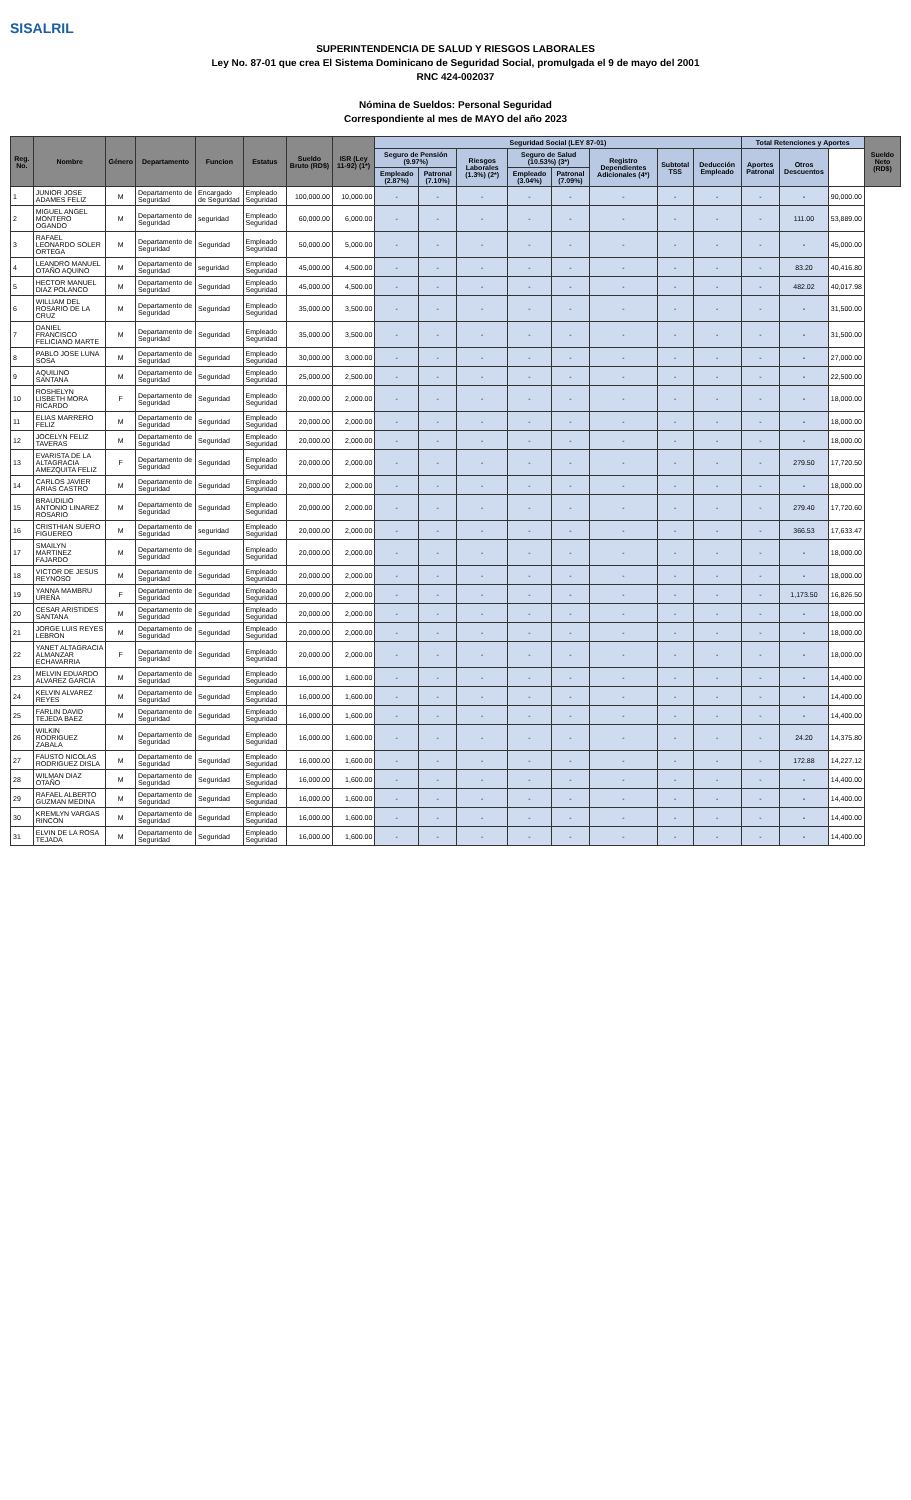SISALRIL
SUPERINTENDENCIA DE SALUD Y RIESGOS LABORALES
Ley No. 87-01 que crea El Sistema Dominicano de Seguridad Social, promulgada el 9 de mayo del 2001
RNC 424-002037
Nómina de Sueldos: Personal Seguridad
Correspondiente al mes de MAYO del año 2023
| Reg. No. | Nombre | Género | Departamento | Funcion | Estatus | Sueldo Bruto (RD$) | ISR (Ley 11-92) (1*) | Seguridad Social (LEY 87-01) | | | | | | | | Total Retenciones y Aportes | | | Sueldo Neto (RD$) |
| --- | --- | --- | --- | --- | --- | --- | --- | --- | --- | --- | --- | --- | --- | --- | --- | --- | --- | --- | --- |
| | | | | | | | | Seguro de Pensión (9.97%) | | Riesgos Laborales (1.3%) (2*) | Seguro de Salud (10.53%) (3*) | | Registro Dependientes Adicionales (4*) | Subtotal TSS | Deducción Empleado | Aportes Patronal | Otros Descuentos | | |
| | | | | | | | | Empleado (2.87%) | Patronal (7.10%) | | Empleado (3.04%) | Patronal (7.09%) | | | | | | | |
| 1 | JUNIOR JOSE ADAMES FELIZ | M | Departamento de Seguridad | Encargado de Seguridad | Empleado Seguridad | 100,000.00 | 10,000.00 | - | - | - | - | - | - | - | - | - | - | 90,000.00 | |
| 2 | MIGUEL ANGEL MONTERO OGANDO | M | Departamento de Seguridad | seguridad | Empleado Seguridad | 60,000.00 | 6,000.00 | - | - | - | - | - | - | - | - | - | 111.00 | 53,889.00 | |
| 3 | RAFAEL LEONARDO SOLER ORTEGA | M | Departamento de Seguridad | Seguridad | Empleado Seguridad | 50,000.00 | 5,000.00 | - | - | - | - | - | - | - | - | - | - | 45,000.00 | |
| 4 | LEANDRO MANUEL OTAÑO AQUINO | M | Departamento de Seguridad | seguridad | Empleado Seguridad | 45,000.00 | 4,500.00 | - | - | - | - | - | - | - | - | - | 83.20 | 40,416.80 | |
| 5 | HECTOR MANUEL DIAZ POLANCO | M | Departamento de Seguridad | Seguridad | Empleado Seguridad | 45,000.00 | 4,500.00 | - | - | - | - | - | - | - | - | - | 482.02 | 40,017.98 | |
| 6 | WILLIAM DEL ROSARIO DE LA CRUZ | M | Departamento de Seguridad | Seguridad | Empleado Seguridad | 35,000.00 | 3,500.00 | - | - | - | - | - | - | - | - | - | - | 31,500.00 | |
| 7 | DANIEL FRANCISCO FELICIANO MARTE | M | Departamento de Seguridad | Seguridad | Empleado Seguridad | 35,000.00 | 3,500.00 | - | - | - | - | - | - | - | - | - | - | 31,500.00 | |
| 8 | PABLO JOSE LUNA SOSA | M | Departamento de Seguridad | Seguridad | Empleado Seguridad | 30,000.00 | 3,000.00 | - | - | - | - | - | - | - | - | - | - | 27,000.00 | |
| 9 | AQUILINO SANTANA | M | Departamento de Seguridad | Seguridad | Empleado Seguridad | 25,000.00 | 2,500.00 | - | - | - | - | - | - | - | - | - | - | 22,500.00 | |
| 10 | ROSHELYN LISBETH MORA RICARDO | F | Departamento de Seguridad | Seguridad | Empleado Seguridad | 20,000.00 | 2,000.00 | - | - | - | - | - | - | - | - | - | - | 18,000.00 | |
| 11 | ELIAS MARRERO FELIZ | M | Departamento de Seguridad | Seguridad | Empleado Seguridad | 20,000.00 | 2,000.00 | - | - | - | - | - | - | - | - | - | - | 18,000.00 | |
| 12 | JOCELYN FELIZ TAVERAS | M | Departamento de Seguridad | Seguridad | Empleado Seguridad | 20,000.00 | 2,000.00 | - | - | - | - | - | - | - | - | - | - | 18,000.00 | |
| 13 | EVARISTA DE LA ALTAGRACIA AMEZQUITA FELIZ | F | Departamento de Seguridad | Seguridad | Empleado Seguridad | 20,000.00 | 2,000.00 | - | - | - | - | - | - | - | - | - | 279.50 | 17,720.50 | |
| 14 | CARLOS JAVIER ARIAS CASTRO | M | Departamento de Seguridad | Seguridad | Empleado Seguridad | 20,000.00 | 2,000.00 | - | - | - | - | - | - | - | - | - | - | 18,000.00 | |
| 15 | BRAUDILIO ANTONIO LINAREZ ROSARIO | M | Departamento de Seguridad | Seguridad | Empleado Seguridad | 20,000.00 | 2,000.00 | - | - | - | - | - | - | - | - | - | 279.40 | 17,720.60 | |
| 16 | CRISTHIAN SUERO FIGUEREO | M | Departamento de Seguridad | seguridad | Empleado Seguridad | 20,000.00 | 2,000.00 | - | - | - | - | - | - | - | - | - | 366.53 | 17,633.47 | |
| 17 | SMAILYN MARTINEZ FAJARDO | M | Departamento de Seguridad | Seguridad | Empleado Seguridad | 20,000.00 | 2,000.00 | - | - | - | - | - | - | - | - | - | - | 18,000.00 | |
| 18 | VICTOR DE JESUS REYNOSO | M | Departamento de Seguridad | Seguridad | Empleado Seguridad | 20,000.00 | 2,000.00 | - | - | - | - | - | - | - | - | - | - | 18,000.00 | |
| 19 | YANNA MAMBRU UREÑA | F | Departamento de Seguridad | Seguridad | Empleado Seguridad | 20,000.00 | 2,000.00 | - | - | - | - | - | - | - | - | - | 1,173.50 | 16,826.50 | |
| 20 | CESAR ARISTIDES SANTANA | M | Departamento de Seguridad | Seguridad | Empleado Seguridad | 20,000.00 | 2,000.00 | - | - | - | - | - | - | - | - | - | - | 18,000.00 | |
| 21 | JORGE LUIS REYES LEBRON | M | Departamento de Seguridad | Seguridad | Empleado Seguridad | 20,000.00 | 2,000.00 | - | - | - | - | - | - | - | - | - | - | 18,000.00 | |
| 22 | YANET ALTAGRACIA ALMANZAR ECHAVARRIA | F | Departamento de Seguridad | Seguridad | Empleado Seguridad | 20,000.00 | 2,000.00 | - | - | - | - | - | - | - | - | - | - | 18,000.00 | |
| 23 | MELVIN EDUARDO ALVAREZ GARCIA | M | Departamento de Seguridad | Seguridad | Empleado Seguridad | 16,000.00 | 1,600.00 | - | - | - | - | - | - | - | - | - | - | 14,400.00 | |
| 24 | KELVIN ALVAREZ REYES | M | Departamento de Seguridad | Seguridad | Empleado Seguridad | 16,000.00 | 1,600.00 | - | - | - | - | - | - | - | - | - | - | 14,400.00 | |
| 25 | FARLIN DAVID TEJEDA BAEZ | M | Departamento de Seguridad | Seguridad | Empleado Seguridad | 16,000.00 | 1,600.00 | - | - | - | - | - | - | - | - | - | - | 14,400.00 | |
| 26 | WILKIN RODRIGUEZ ZABALA | M | Departamento de Seguridad | Seguridad | Empleado Seguridad | 16,000.00 | 1,600.00 | - | - | - | - | - | - | - | - | - | 24.20 | 14,375.80 | |
| 27 | FAUSTO NICOLAS RODRIGUEZ DISLA | M | Departamento de Seguridad | Seguridad | Empleado Seguridad | 16,000.00 | 1,600.00 | - | - | - | - | - | - | - | - | - | 172.88 | 14,227.12 | |
| 28 | WILMAN DIAZ OTAÑO | M | Departamento de Seguridad | Seguridad | Empleado Seguridad | 16,000.00 | 1,600.00 | - | - | - | - | - | - | - | - | - | - | 14,400.00 | |
| 29 | RAFAEL ALBERTO GUZMAN MEDINA | M | Departamento de Seguridad | Seguridad | Empleado Seguridad | 16,000.00 | 1,600.00 | - | - | - | - | - | - | - | - | - | - | 14,400.00 | |
| 30 | KREMLYN VARGAS RINCON | M | Departamento de Seguridad | Seguridad | Empleado Seguridad | 16,000.00 | 1,600.00 | - | - | - | - | - | - | - | - | - | - | 14,400.00 | |
| 31 | ELVIN DE LA ROSA TEJADA | M | Departamento de Seguridad | Seguridad | Empleado Seguridad | 16,000.00 | 1,600.00 | - | - | - | - | - | - | - | - | - | - | 14,400.00 | |